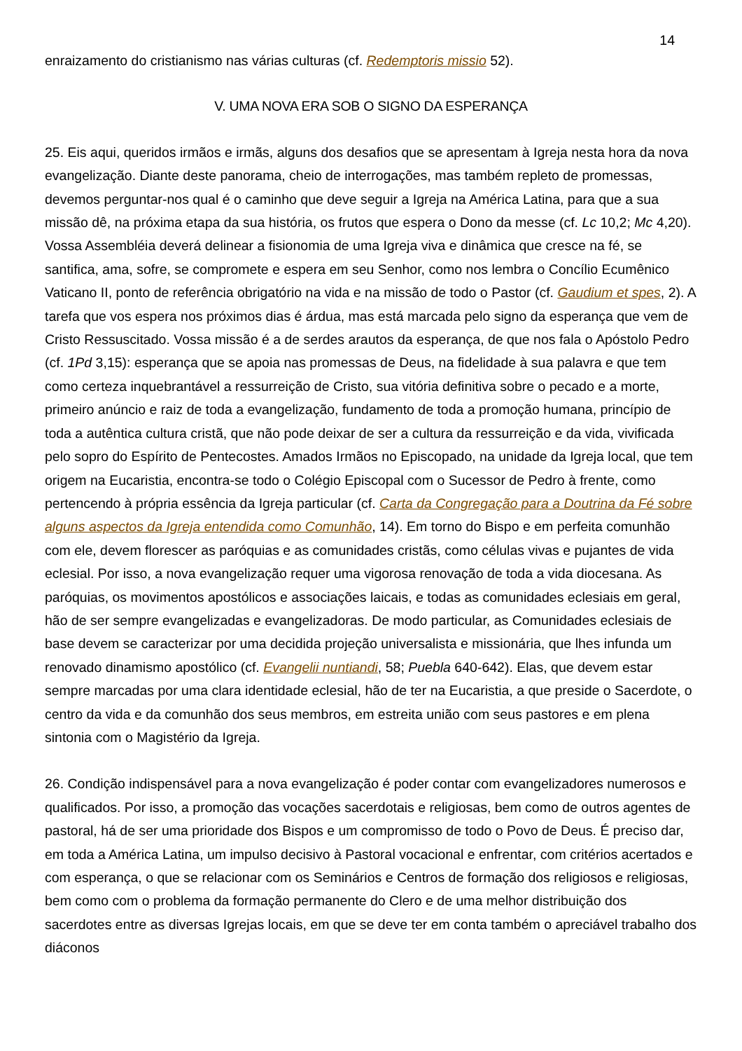14
enraizamento do cristianismo nas várias culturas (cf. Redemptoris missio 52).
V. UMA NOVA ERA SOB O SIGNO DA ESPERANÇA
25. Eis aqui, queridos irmãos e irmãs, alguns dos desafios que se apresentam à Igreja nesta hora da nova evangelização. Diante deste panorama, cheio de interrogações, mas também repleto de promessas, devemos perguntar-nos qual é o caminho que deve seguir a Igreja na América Latina, para que a sua missão dê, na próxima etapa da sua história, os frutos que espera o Dono da messe (cf. Lc 10,2; Mc 4,20). Vossa Assembléia deverá delinear a fisionomia de uma Igreja viva e dinâmica que cresce na fé, se santifica, ama, sofre, se compromete e espera em seu Senhor, como nos lembra o Concílio Ecumênico Vaticano II, ponto de referência obrigatório na vida e na missão de todo o Pastor (cf. Gaudium et spes, 2). A tarefa que vos espera nos próximos dias é árdua, mas está marcada pelo signo da esperança que vem de Cristo Ressuscitado. Vossa missão é a de serdes arautos da esperança, de que nos fala o Apóstolo Pedro (cf. 1Pd 3,15): esperança que se apoia nas promessas de Deus, na fidelidade à sua palavra e que tem como certeza inquebrantável a ressurreição de Cristo, sua vitória definitiva sobre o pecado e a morte, primeiro anúncio e raiz de toda a evangelização, fundamento de toda a promoção humana, princípio de toda a autêntica cultura cristã, que não pode deixar de ser a cultura da ressurreição e da vida, vivificada pelo sopro do Espírito de Pentecostes. Amados Irmãos no Episcopado, na unidade da Igreja local, que tem origem na Eucaristia, encontra-se todo o Colégio Episcopal com o Sucessor de Pedro à frente, como pertencendo à própria essência da Igreja particular (cf. Carta da Congregação para a Doutrina da Fé sobre alguns aspectos da Igreja entendida como Comunhão, 14). Em torno do Bispo e em perfeita comunhão com ele, devem florescer as paróquias e as comunidades cristãs, como células vivas e pujantes de vida eclesial. Por isso, a nova evangelização requer uma vigorosa renovação de toda a vida diocesana. As paróquias, os movimentos apostólicos e associações laicais, e todas as comunidades eclesiais em geral, hão de ser sempre evangelizadas e evangelizadoras. De modo particular, as Comunidades eclesiais de base devem se caracterizar por uma decidida projeção universalista e missionária, que lhes infunda um renovado dinamismo apostólico (cf. Evangelii nuntiandi, 58; Puebla 640-642). Elas, que devem estar sempre marcadas por uma clara identidade eclesial, hão de ter na Eucaristia, a que preside o Sacerdote, o centro da vida e da comunhão dos seus membros, em estreita união com seus pastores e em plena sintonia com o Magistério da Igreja.
26. Condição indispensável para a nova evangelização é poder contar com evangelizadores numerosos e qualificados. Por isso, a promoção das vocações sacerdotais e religiosas, bem como de outros agentes de pastoral, há de ser uma prioridade dos Bispos e um compromisso de todo o Povo de Deus. É preciso dar, em toda a América Latina, um impulso decisivo à Pastoral vocacional e enfrentar, com critérios acertados e com esperança, o que se relacionar com os Seminários e Centros de formação dos religiosos e religiosas, bem como com o problema da formação permanente do Clero e de uma melhor distribuição dos sacerdotes entre as diversas Igrejas locais, em que se deve ter em conta também o apreciável trabalho dos diáconos